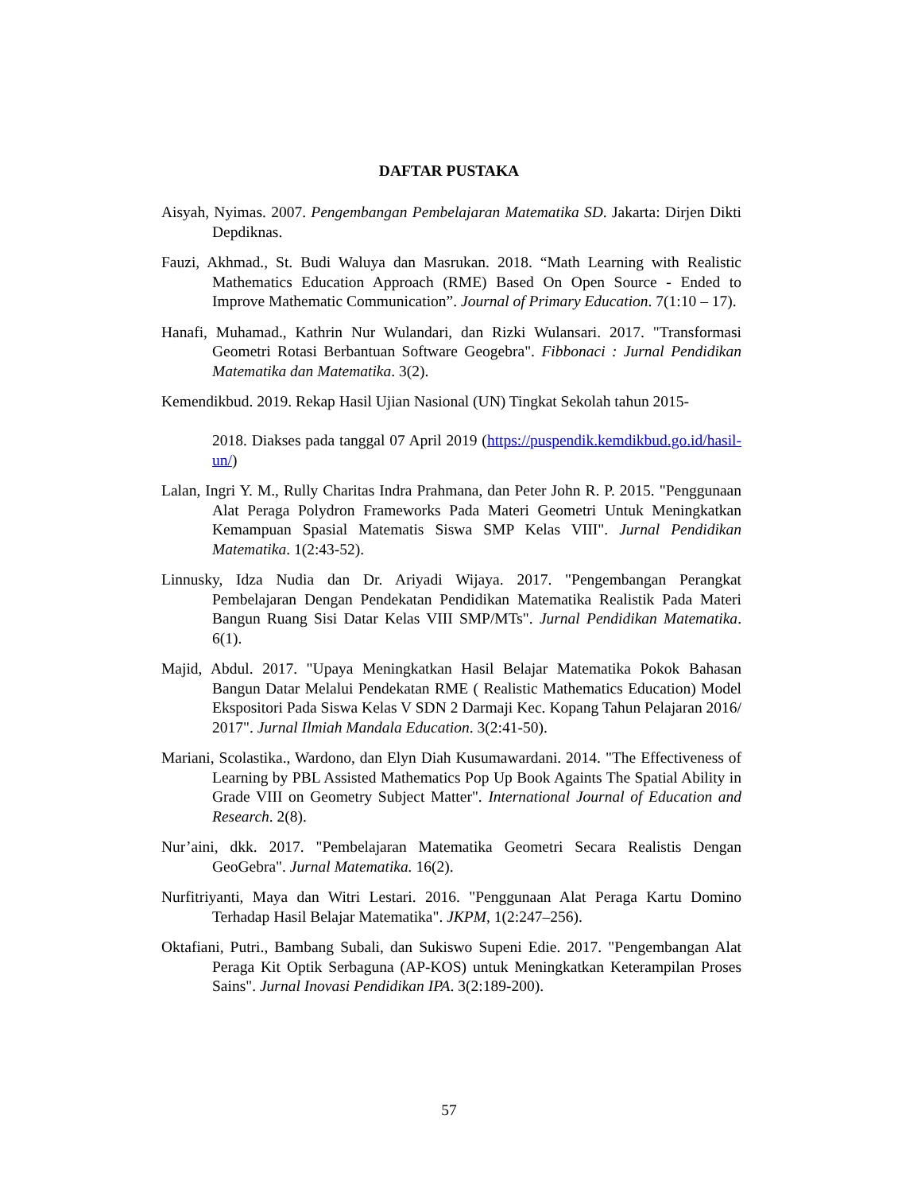DAFTAR PUSTAKA
Aisyah, Nyimas. 2007. Pengembangan Pembelajaran Matematika SD. Jakarta: Dirjen Dikti Depdiknas.
Fauzi, Akhmad., St. Budi Waluya dan Masrukan. 2018. “Math Learning with Realistic Mathematics Education Approach (RME) Based On Open Source - Ended to Improve Mathematic Communication”. Journal of Primary Education. 7(1:10 – 17).
Hanafi, Muhamad., Kathrin Nur Wulandari, dan Rizki Wulansari. 2017. "Transformasi Geometri Rotasi Berbantuan Software Geogebra". Fibbonaci : Jurnal Pendidikan Matematika dan Matematika. 3(2).
Kemendikbud. 2019. Rekap Hasil Ujian Nasional (UN) Tingkat Sekolah tahun 2015-
2018. Diakses pada tanggal 07 April 2019 (https://puspendik.kemdikbud.go.id/hasil-un/)
Lalan, Ingri Y. M., Rully Charitas Indra Prahmana, dan Peter John R. P. 2015. "Penggunaan Alat Peraga Polydron Frameworks Pada Materi Geometri Untuk Meningkatkan Kemampuan Spasial Matematis Siswa SMP Kelas VIII". Jurnal Pendidikan Matematika. 1(2:43-52).
Linnusky, Idza Nudia dan Dr. Ariyadi Wijaya. 2017. "Pengembangan Perangkat Pembelajaran Dengan Pendekatan Pendidikan Matematika Realistik Pada Materi Bangun Ruang Sisi Datar Kelas VIII SMP/MTs". Jurnal Pendidikan Matematika. 6(1).
Majid, Abdul. 2017. "Upaya Meningkatkan Hasil Belajar Matematika Pokok Bahasan Bangun Datar Melalui Pendekatan RME ( Realistic Mathematics Education) Model Ekspositori Pada Siswa Kelas V SDN 2 Darmaji Kec. Kopang Tahun Pelajaran 2016/ 2017". Jurnal Ilmiah Mandala Education. 3(2:41-50).
Mariani, Scolastika., Wardono, dan Elyn Diah Kusumawardani. 2014. "The Effectiveness of Learning by PBL Assisted Mathematics Pop Up Book Againts The Spatial Ability in Grade VIII on Geometry Subject Matter". International Journal of Education and Research. 2(8).
Nur’aini, dkk. 2017. "Pembelajaran Matematika Geometri Secara Realistis Dengan GeoGebra". Jurnal Matematika. 16(2).
Nurfitriyanti, Maya dan Witri Lestari. 2016. "Penggunaan Alat Peraga Kartu Domino Terhadap Hasil Belajar Matematika". JKPM, 1(2:247–256).
Oktafiani, Putri., Bambang Subali, dan Sukiswo Supeni Edie. 2017. "Pengembangan Alat Peraga Kit Optik Serbaguna (AP-KOS) untuk Meningkatkan Keterampilan Proses Sains". Jurnal Inovasi Pendidikan IPA. 3(2:189-200).
57